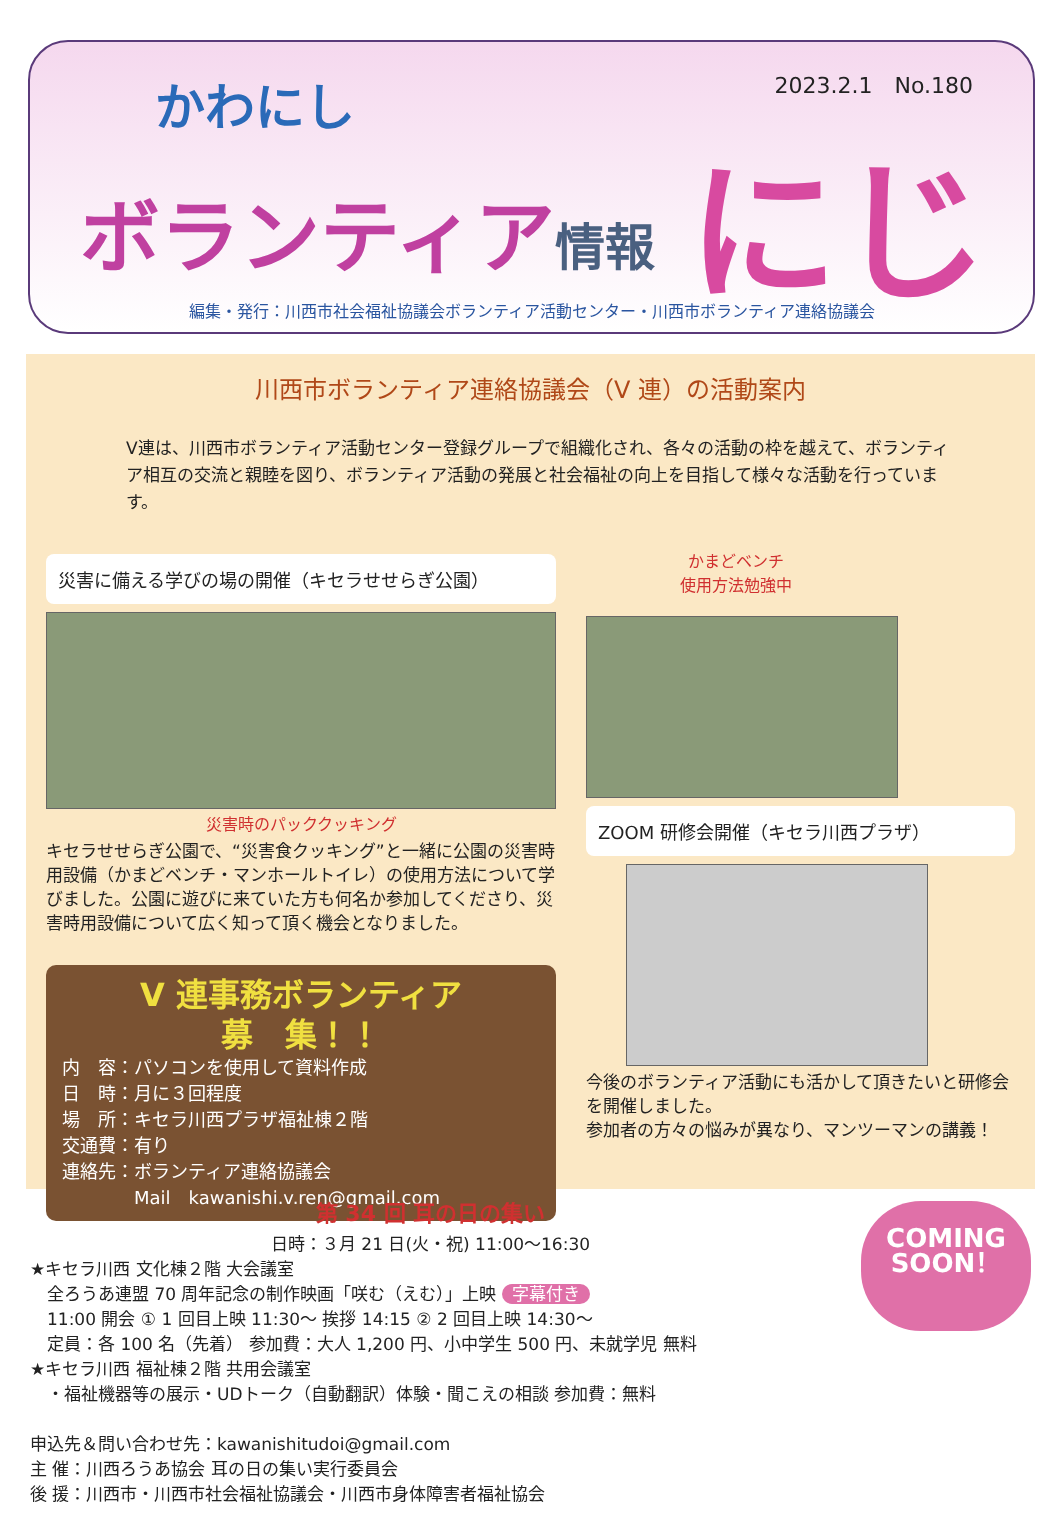かわにし 2023.2.1　No.180
ボランティア情報 にじ
編集・発行：川西市社会福祉協議会ボランティア活動センター・川西市ボランティア連絡協議会
川西市ボランティア連絡協議会（V 連）の活動案内
V連は、川西市ボランティア活動センター登録グループで組織化され、各々の活動の枠を越えて、ボランティア相互の交流と親睦を図り、ボランティア活動の発展と社会福祉の向上を目指して様々な活動を行っています。
災害に備える学びの場の開催（キセラせせらぎ公園）
災害時のパッククッキング
キセラせせらぎ公園で、“災害食クッキング”と一緒に公園の災害時用設備（かまどベンチ・マンホールトイレ）の使用方法について学びました。公園に遊びに来ていた方も何名か参加してくださり、災害時用設備について広く知って頂く機会となりました。
V 連事務ボランティア
募　集！！
内　容：パソコンを使用して資料作成
日　時：月に３回程度
場　所：キセラ川西プラザ福祉棟２階
交通費：有り
連絡先：ボランティア連絡協議会
　　　　Mail　kawanishi.v.ren@gmail.com
かまどベンチ
使用方法勉強中
ZOOM 研修会開催（キセラ川西プラザ）
今後のボランティア活動にも活かして頂きたいと研修会を開催しました。
参加者の方々の悩みが異なり、マンツーマンの講義！
COMING
SOON！
第 34 回 耳の日の集い
日時：３月 21 日(火・祝) 11:00〜16:30
★キセラ川西 文化棟２階 大会議室
　全ろうあ連盟 70 周年記念の制作映画「咲む（えむ）」上映 字幕付き
　11:00 開会 ① 1 回目上映 11:30〜 挨拶 14:15 ② 2 回目上映 14:30〜
　定員：各 100 名（先着） 参加費：大人 1,200 円、小中学生 500 円、未就学児 無料
★キセラ川西 福祉棟２階 共用会議室
　・福祉機器等の展示・UDトーク（自動翻訳）体験・聞こえの相談 参加費：無料
申込先＆問い合わせ先：kawanishitudoi@gmail.com
主 催：川西ろうあ協会 耳の日の集い実行委員会
後 援：川西市・川西市社会福祉協議会・川西市身体障害者福祉協会